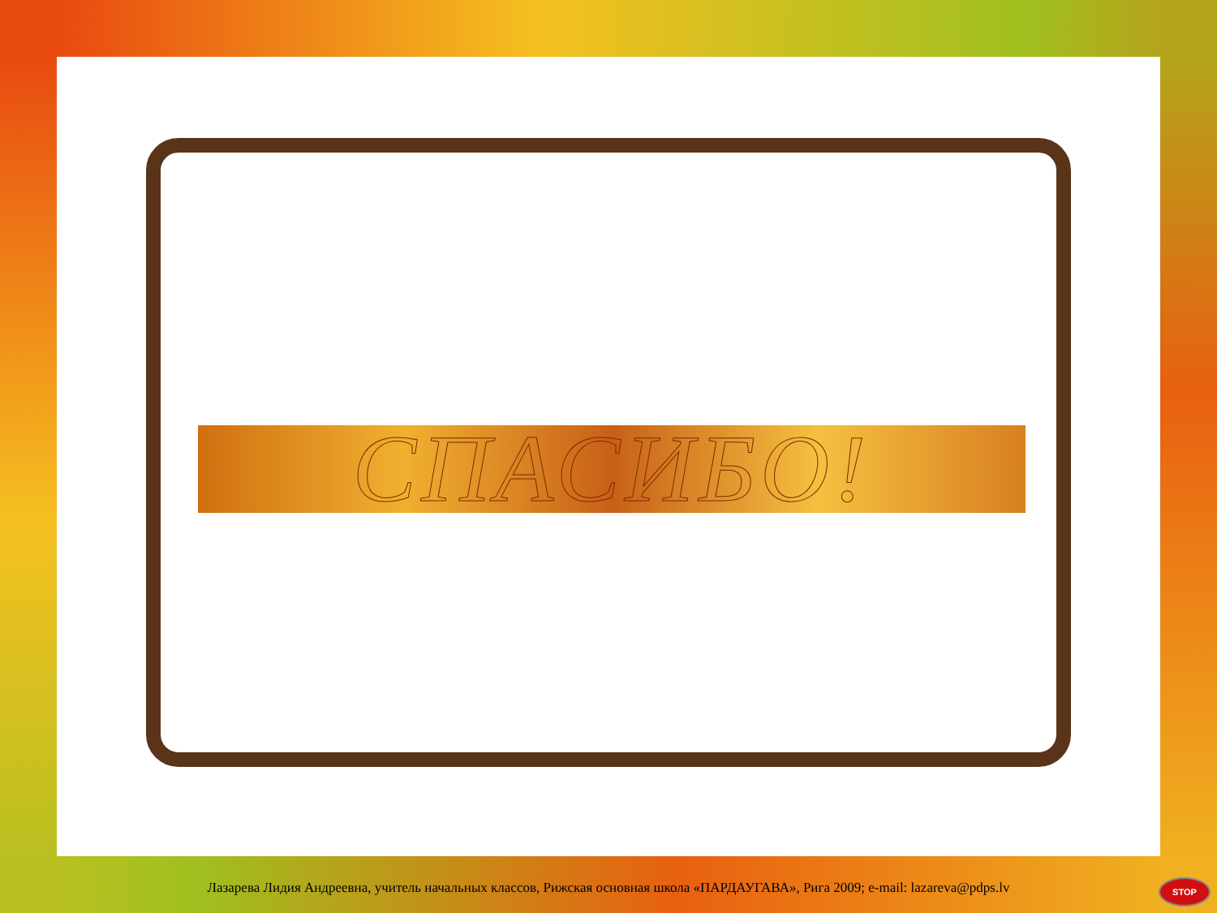СПАСИБО!
Лазарева Лидия Андреевна, учитель начальных классов, Рижская основная школа «ПАРДАУГАВА», Рига 2009; e-mail: lazareva@pdps.lv
STOP